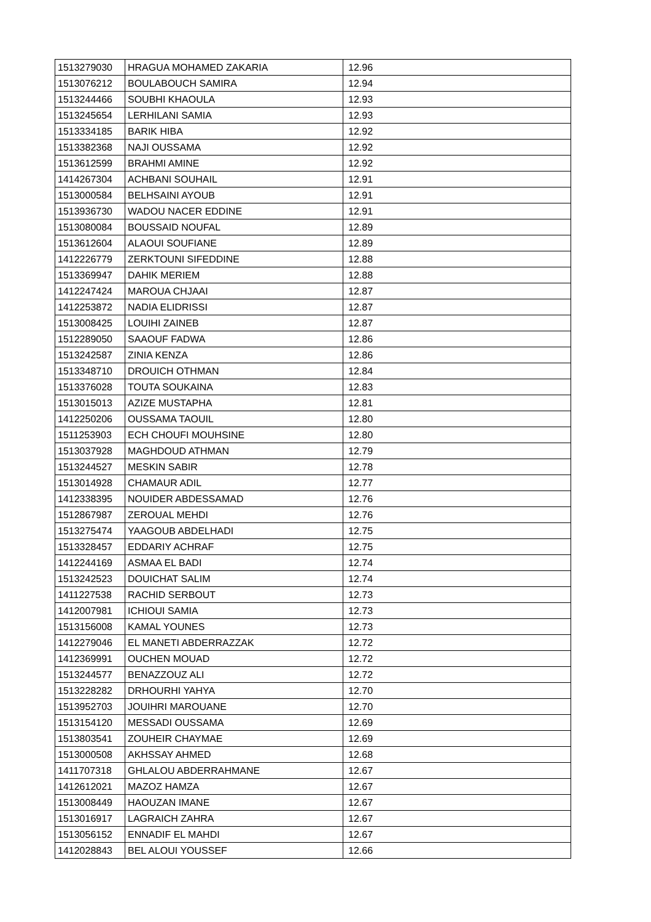| 1513279030 | HRAGUA MOHAMED ZAKARIA | 12.96 |
| 1513076212 | BOULABOUCH SAMIRA | 12.94 |
| 1513244466 | SOUBHI KHAOULA | 12.93 |
| 1513245654 | LERHILANI SAMIA | 12.93 |
| 1513334185 | BARIK HIBA | 12.92 |
| 1513382368 | NAJI OUSSAMA | 12.92 |
| 1513612599 | BRAHMI AMINE | 12.92 |
| 1414267304 | ACHBANI SOUHAIL | 12.91 |
| 1513000584 | BELHSAINI AYOUB | 12.91 |
| 1513936730 | WADOU NACER EDDINE | 12.91 |
| 1513080084 | BOUSSAID NOUFAL | 12.89 |
| 1513612604 | ALAOUI SOUFIANE | 12.89 |
| 1412226779 | ZERKTOUNI SIFEDDINE | 12.88 |
| 1513369947 | DAHIK MERIEM | 12.88 |
| 1412247424 | MAROUA CHJAAI | 12.87 |
| 1412253872 | NADIA ELIDRISSI | 12.87 |
| 1513008425 | LOUIHI ZAINEB | 12.87 |
| 1512289050 | SAAOUF FADWA | 12.86 |
| 1513242587 | ZINIA KENZA | 12.86 |
| 1513348710 | DROUICH OTHMAN | 12.84 |
| 1513376028 | TOUTA SOUKAINA | 12.83 |
| 1513015013 | AZIZE MUSTAPHA | 12.81 |
| 1412250206 | OUSSAMA TAOUIL | 12.80 |
| 1511253903 | ECH CHOUFI MOUHSINE | 12.80 |
| 1513037928 | MAGHDOUD ATHMAN | 12.79 |
| 1513244527 | MESKIN SABIR | 12.78 |
| 1513014928 | CHAMAUR ADIL | 12.77 |
| 1412338395 | NOUIDER ABDESSAMAD | 12.76 |
| 1512867987 | ZEROUAL MEHDI | 12.76 |
| 1513275474 | YAAGOUB ABDELHADI | 12.75 |
| 1513328457 | EDDARIY ACHRAF | 12.75 |
| 1412244169 | ASMAA EL BADI | 12.74 |
| 1513242523 | DOUICHAT SALIM | 12.74 |
| 1411227538 | RACHID SERBOUT | 12.73 |
| 1412007981 | ICHIOUI SAMIA | 12.73 |
| 1513156008 | KAMAL YOUNES | 12.73 |
| 1412279046 | EL MANETI ABDERRAZZAK | 12.72 |
| 1412369991 | OUCHEN MOUAD | 12.72 |
| 1513244577 | BENAZZOUZ ALI | 12.72 |
| 1513228282 | DRHOURHI YAHYA | 12.70 |
| 1513952703 | JOUIHRI MAROUANE | 12.70 |
| 1513154120 | MESSADI OUSSAMA | 12.69 |
| 1513803541 | ZOUHEIR CHAYMAE | 12.69 |
| 1513000508 | AKHSSAY AHMED | 12.68 |
| 1411707318 | GHLALOU ABDERRAHMANE | 12.67 |
| 1412612021 | MAZOZ HAMZA | 12.67 |
| 1513008449 | HAOUZAN IMANE | 12.67 |
| 1513016917 | LAGRAICH ZAHRA | 12.67 |
| 1513056152 | ENNADIF EL MAHDI | 12.67 |
| 1412028843 | BEL ALOUI YOUSSEF | 12.66 |